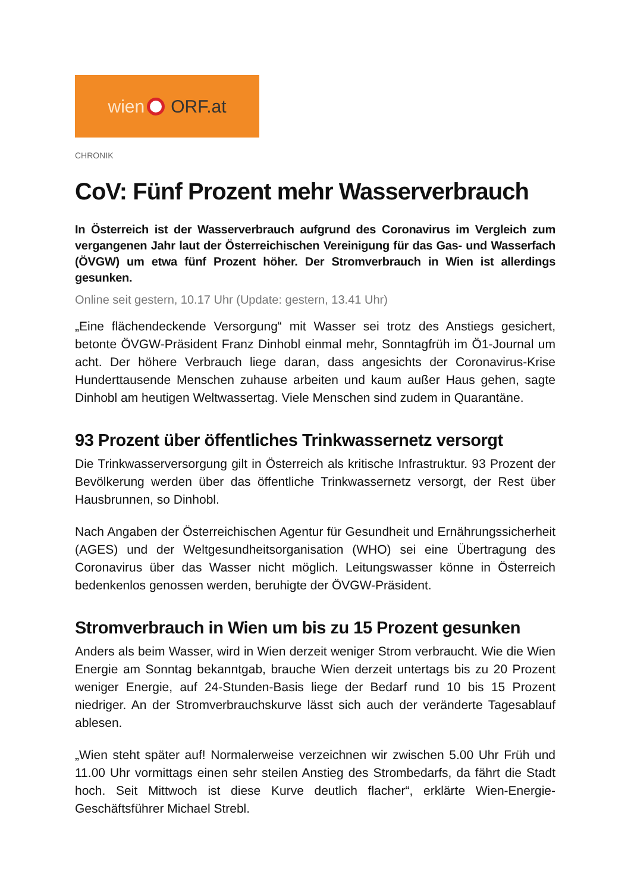wien ORF.at
CHRONIK
CoV: Fünf Prozent mehr Wasserverbrauch
In Österreich ist der Wasserverbrauch aufgrund des Coronavirus im Vergleich zum vergangenen Jahr laut der Österreichischen Vereinigung für das Gas- und Wasserfach (ÖVGW) um etwa fünf Prozent höher. Der Stromverbrauch in Wien ist allerdings gesunken.
Online seit gestern, 10.17 Uhr (Update: gestern, 13.41 Uhr)
„Eine flächendeckende Versorgung“ mit Wasser sei trotz des Anstiegs gesichert, betonte ÖVGW-Präsident Franz Dinhobl einmal mehr, Sonntagfrüh im Ö1-Journal um acht. Der höhere Verbrauch liege daran, dass angesichts der Coronavirus-Krise Hunderttausende Menschen zuhause arbeiten und kaum außer Haus gehen, sagte Dinhobl am heutigen Weltwassertag. Viele Menschen sind zudem in Quarantäne.
93 Prozent über öffentliches Trinkwassernetz versorgt
Die Trinkwasserversorgung gilt in Österreich als kritische Infrastruktur. 93 Prozent der Bevölkerung werden über das öffentliche Trinkwassernetz versorgt, der Rest über Hausbrunnen, so Dinhobl.
Nach Angaben der Österreichischen Agentur für Gesundheit und Ernährungssicherheit (AGES) und der Weltgesundheitsorganisation (WHO) sei eine Übertragung des Coronavirus über das Wasser nicht möglich. Leitungswasser könne in Österreich bedenkenlos genossen werden, beruhigte der ÖVGW-Präsident.
Stromverbrauch in Wien um bis zu 15 Prozent gesunken
Anders als beim Wasser, wird in Wien derzeit weniger Strom verbraucht. Wie die Wien Energie am Sonntag bekanntgab, brauche Wien derzeit untertags bis zu 20 Prozent weniger Energie, auf 24-Stunden-Basis liege der Bedarf rund 10 bis 15 Prozent niedriger. An der Stromverbrauchskurve lässt sich auch der veränderte Tagesablauf ablesen.
„Wien steht später auf! Normalerweise verzeichnen wir zwischen 5.00 Uhr Früh und 11.00 Uhr vormittags einen sehr steilen Anstieg des Strombedarfs, da fährt die Stadt hoch. Seit Mittwoch ist diese Kurve deutlich flacher“, erklärte Wien-Energie-Geschäftsführer Michael Strebl.